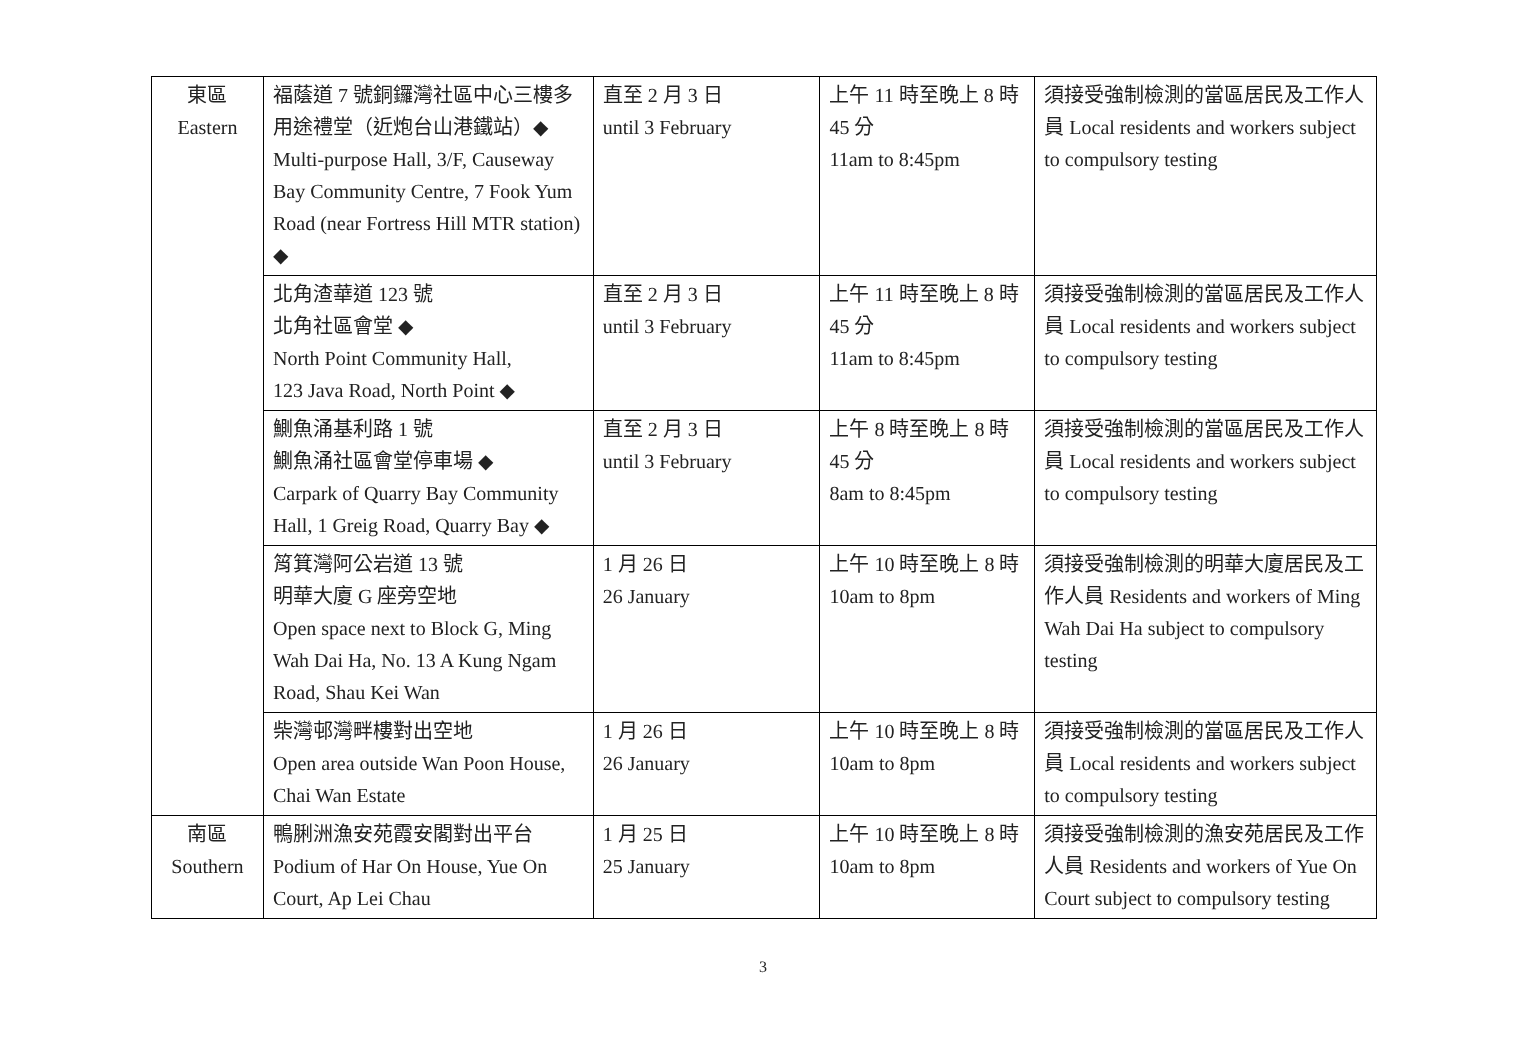| 東區 Eastern | 福蔭道 7 號銅鑼灣社區中心三樓多用途禮堂（近炮台山港鐵站）◆ Multi-purpose Hall, 3/F, Causeway Bay Community Centre, 7 Fook Yum Road (near Fortress Hill MTR station) ◆ | 直至 2 月 3 日 until 3 February | 上午 11 時至晚上 8 時 45 分 11am to 8:45pm | 須接受強制檢測的當區居民及工作人員 Local residents and workers subject to compulsory testing |
| | 北角渣華道 123 號 北角社區會堂 ◆ North Point Community Hall, 123 Java Road, North Point ◆ | 直至 2 月 3 日 until 3 February | 上午 11 時至晚上 8 時 45 分 11am to 8:45pm | 須接受強制檢測的當區居民及工作人員 Local residents and workers subject to compulsory testing |
| | 鰂魚涌基利路 1 號 鰂魚涌社區會堂停車場 ◆ Carpark of Quarry Bay Community Hall, 1 Greig Road, Quarry Bay ◆ | 直至 2 月 3 日 until 3 February | 上午 8 時至晚上 8 時 45 分 8am to 8:45pm | 須接受強制檢測的當區居民及工作人員 Local residents and workers subject to compulsory testing |
| | 筲箕灣阿公岩道 13 號 明華大廈 G 座旁空地 Open space next to Block G, Ming Wah Dai Ha, No. 13 A Kung Ngam Road, Shau Kei Wan | 1 月 26 日 26 January | 上午 10 時至晚上 8 時 10am to 8pm | 須接受強制檢測的明華大廈居民及工作人員 Residents and workers of Ming Wah Dai Ha subject to compulsory testing |
| | 柴灣邨灣畔樓對出空地 Open area outside Wan Poon House, Chai Wan Estate | 1 月 26 日 26 January | 上午 10 時至晚上 8 時 10am to 8pm | 須接受強制檢測的當區居民及工作人員 Local residents and workers subject to compulsory testing |
| 南區 Southern | 鴨脷洲漁安苑霞安閣對出平台 Podium of Har On House, Yue On Court, Ap Lei Chau | 1 月 25 日 25 January | 上午 10 時至晚上 8 時 10am to 8pm | 須接受強制檢測的漁安苑居民及工作人員 Residents and workers of Yue On Court subject to compulsory testing |
3